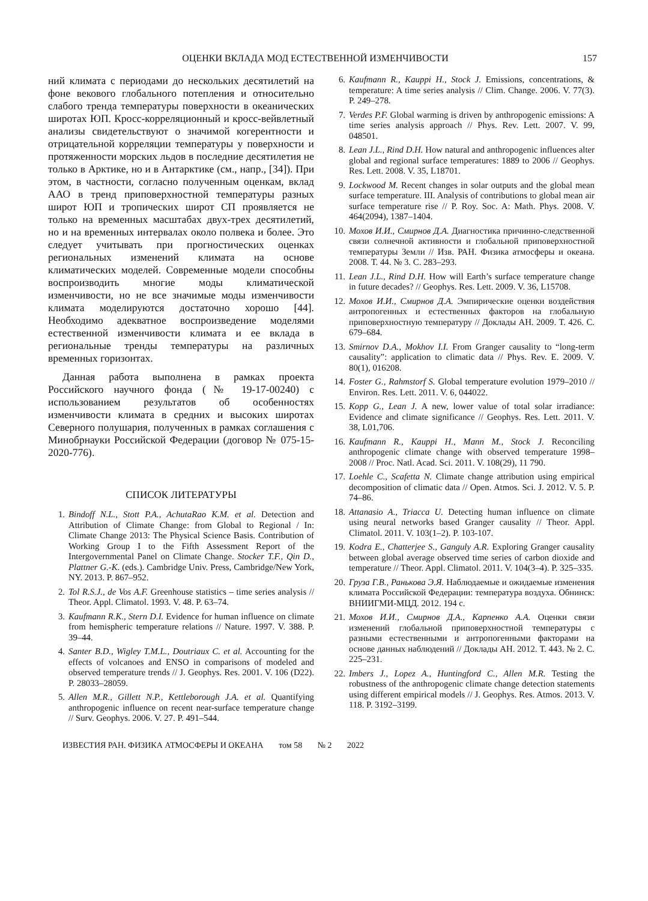ОЦЕНКИ ВКЛАДА МОД ЕСТЕСТВЕННОЙ ИЗМЕНЧИВОСТИ 157
ний климата с периодами до нескольких десятилетий на фоне векового глобального потепления и относительно слабого тренда температуры поверхности в океанических широтах ЮП. Кросс-корреляционный и кросс-вейвлетный анализы свидетельствуют о значимой когерентности и отрицательной корреляции температуры у поверхности и протяженности морских льдов в последние десятилетия не только в Арктике, но и в Антарктике (см., напр., [34]). При этом, в частности, согласно полученным оценкам, вклад ААО в тренд приповерхностной температуры разных широт ЮП и тропических широт СП проявляется не только на временных масштабах двух-трех десятилетий, но и на временных интервалах около полвека и более. Это следует учитывать при прогностических оценках региональных изменений климата на основе климатических моделей. Современные модели способны воспроизводить многие моды климатической изменчивости, но не все значимые моды изменчивости климата моделируются достаточно хорошо [44]. Необходимо адекватное воспроизведение моделями естественной изменчивости климата и ее вклада в региональные тренды температуры на различных временных горизонтах.
Данная работа выполнена в рамках проекта Российского научного фонда (№ 19-17-00240) с использованием результатов об особенностях изменчивости климата в средних и высоких широтах Северного полушария, полученных в рамках соглашения с Минобрнауки Российской Федерации (договор № 075-15-2020-776).
СПИСОК ЛИТЕРАТУРЫ
1. Bindoff N.L., Stott P.A., AchutaRao K.M. et al. Detection and Attribution of Climate Change: from Global to Regional / In: Climate Change 2013: The Physical Science Basis. Contribution of Working Group I to the Fifth Assessment Report of the Intergovernmental Panel on Climate Change. Stocker T.F., Qin D., Plattner G.-K. (eds.). Cambridge Univ. Press, Cambridge/New York, NY. 2013. P. 867–952.
2. Tol R.S.J., de Vos A.F. Greenhouse statistics – time series analysis // Theor. Appl. Climatol. 1993. V. 48. P. 63–74.
3. Kaufmann R.K., Stern D.I. Evidence for human influence on climate from hemispheric temperature relations // Nature. 1997. V. 388. P. 39–44.
4. Santer B.D., Wigley T.M.L., Doutriaux C. et al. Accounting for the effects of volcanoes and ENSO in comparisons of modeled and observed temperature trends // J. Geophys. Res. 2001. V. 106 (D22). P. 28033–28059.
5. Allen M.R., Gillett N.P., Kettleborough J.A. et al. Quantifying anthropogenic influence on recent near-surface temperature change // Surv. Geophys. 2006. V. 27. P. 491–544.
6. Kaufmann R., Kauppi H., Stock J. Emissions, concentrations, & temperature: A time series analysis // Clim. Change. 2006. V. 77(3). P. 249–278.
7. Verdes P.F. Global warming is driven by anthropogenic emissions: A time series analysis approach // Phys. Rev. Lett. 2007. V. 99, 048501.
8. Lean J.L., Rind D.H. How natural and anthropogenic influences alter global and regional surface temperatures: 1889 to 2006 // Geophys. Res. Lett. 2008. V. 35, L18701.
9. Lockwood M. Recent changes in solar outputs and the global mean surface temperature. III. Analysis of contributions to global mean air surface temperature rise // P. Roy. Soc. A: Math. Phys. 2008. V. 464(2094), 1387–1404.
10. Мохов И.И., Смирнов Д.А. Диагностика причинно-следственной связи солнечной активности и глобальной приповерхностной температуры Земли // Изв. РАН. Физика атмосферы и океана. 2008. Т. 44. № 3. С. 283–293.
11. Lean J.L., Rind D.H. How will Earth’s surface temperature change in future decades? // Geophys. Res. Lett. 2009. V. 36, L15708.
12. Мохов И.И., Смирнов Д.А. Эмпирические оценки воздействия антропогенных и естественных факторов на глобальную приповерхностную температуру // Доклады АН. 2009. Т. 426. С. 679–684.
13. Smirnov D.A., Mokhov I.I. From Granger causality to “long-term causality”: application to climatic data // Phys. Rev. E. 2009. V. 80(1), 016208.
14. Foster G., Rahmstorf S. Global temperature evolution 1979–2010 // Environ. Res. Lett. 2011. V. 6, 044022.
15. Kopp G., Lean J. A new, lower value of total solar irradiance: Evidence and climate significance // Geophys. Res. Lett. 2011. V. 38, L01,706.
16. Kaufmann R., Kauppi H., Mann M., Stock J. Reconciling anthropogenic climate change with observed temperature 1998–2008 // Proc. Natl. Acad. Sci. 2011. V. 108(29), 11 790.
17. Loehle C., Scafetta N. Climate change attribution using empirical decomposition of climatic data // Open. Atmos. Sci. J. 2012. V. 5. P. 74–86.
18. Attanasio A., Triacca U. Detecting human influence on climate using neural networks based Granger causality // Theor. Appl. Climatol. 2011. V. 103(1–2). P. 103-107.
19. Kodra E., Chatterjee S., Ganguly A.R. Exploring Granger causality between global average observed time series of carbon dioxide and temperature // Theor. Appl. Climatol. 2011. V. 104(3–4). P. 325–335.
20. Груза Г.В., Ранькова Э.Я. Наблюдаемые и ожидаемые изменения климата Российской Федерации: температура воздуха. Обнинск: ВНИИГМИ-МЦД. 2012. 194 с.
21. Мохов И.И., Смирнов Д.А., Карпенко А.А. Оценки связи изменений глобальной приповерхностной температуры с разными естественными и антропогенными факторами на основе данных наблюдений // Доклады АН. 2012. Т. 443. № 2. С. 225–231.
22. Imbers J., Lopez A., Huntingford C., Allen M.R. Testing the robustness of the anthropogenic climate change detection statements using different empirical models // J. Geophys. Res. Atmos. 2013. V. 118. P. 3192–3199.
ИЗВЕСТИЯ РАН. ФИЗИКА АТМОСФЕРЫ И ОКЕАНА том 58 № 2 2022